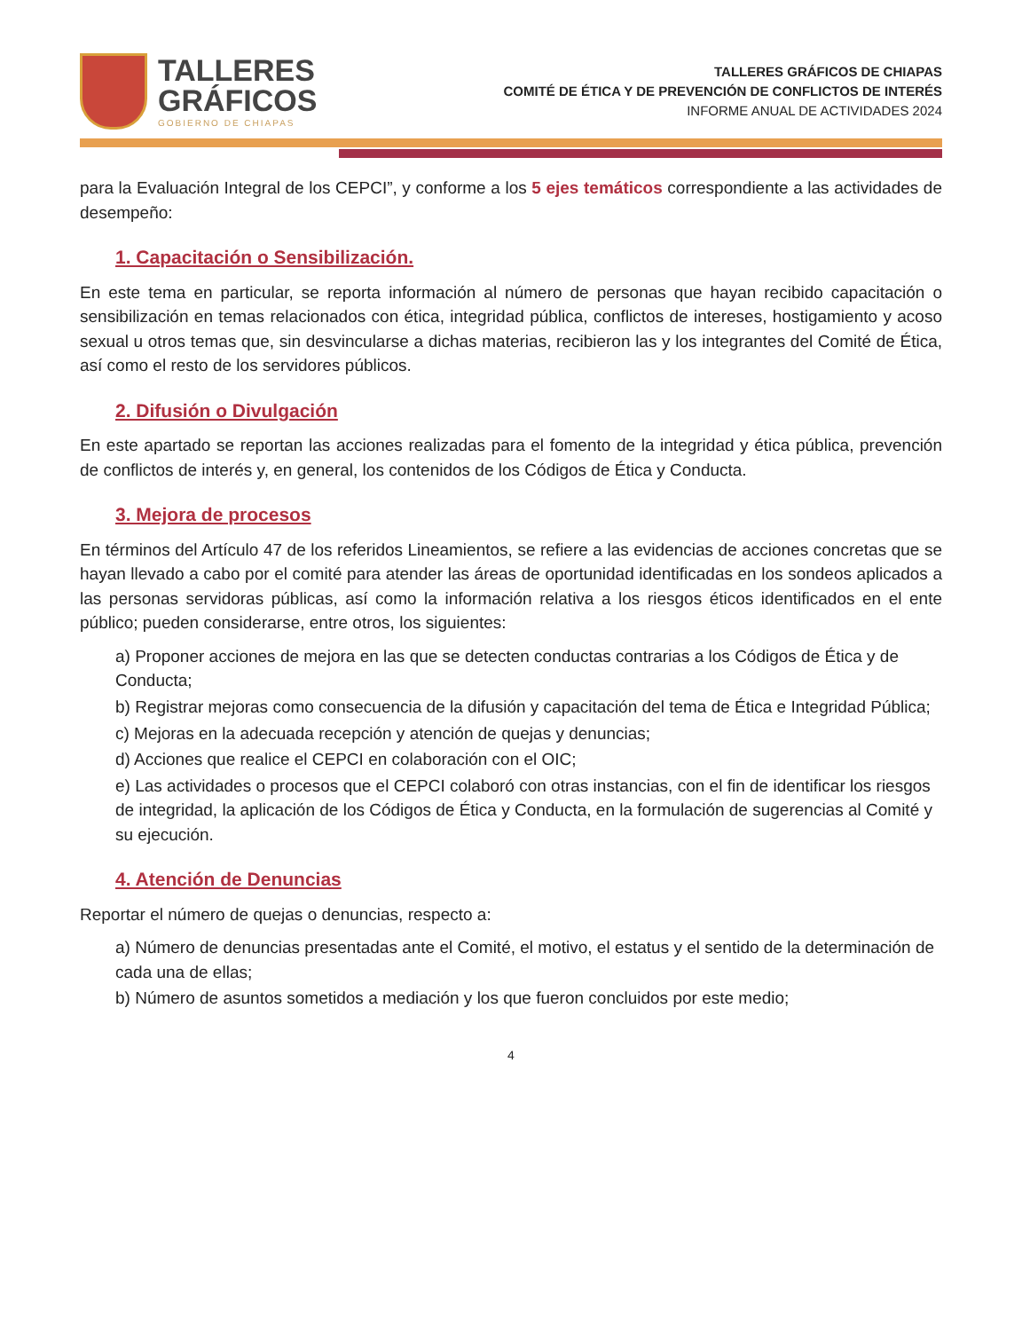TALLERES
GRÁFICOS
GOBIERNO DE CHIAPAS
TALLERES GRÁFICOS DE CHIAPAS
COMITÉ DE ÉTICA Y DE PREVENCIÓN DE CONFLICTOS DE INTERÉS
INFORME ANUAL DE ACTIVIDADES 2024
para la Evaluación Integral de los CEPCI”, y conforme a los 5 ejes temáticos correspondiente a las actividades de desempeño:
1. Capacitación o Sensibilización.
En este tema en particular, se reporta información al número de personas que hayan recibido capacitación o sensibilización en temas relacionados con ética, integridad pública, conflictos de intereses, hostigamiento y acoso sexual u otros temas que, sin desvincularse a dichas materias, recibieron las y los integrantes del Comité de Ética, así como el resto de los servidores públicos.
2. Difusión o Divulgación
En este apartado se reportan las acciones realizadas para el fomento de la integridad y ética pública, prevención de conflictos de interés y, en general, los contenidos de los Códigos de Ética y Conducta.
3. Mejora de procesos
En términos del Artículo 47 de los referidos Lineamientos, se refiere a las evidencias de acciones concretas que se hayan llevado a cabo por el comité para atender las áreas de oportunidad identificadas en los sondeos aplicados a las personas servidoras públicas, así como la información relativa a los riesgos éticos identificados en el ente público; pueden considerarse, entre otros, los siguientes:
a) Proponer acciones de mejora en las que se detecten conductas contrarias a los Códigos de Ética y de Conducta;
b) Registrar mejoras como consecuencia de la difusión y capacitación del tema de Ética e Integridad Pública;
c) Mejoras en la adecuada recepción y atención de quejas y denuncias;
d) Acciones que realice el CEPCI en colaboración con el OIC;
e) Las actividades o procesos que el CEPCI colaboró con otras instancias, con el fin de identificar los riesgos de integridad, la aplicación de los Códigos de Ética y Conducta, en la formulación de sugerencias al Comité y su ejecución.
4. Atención de Denuncias
Reportar el número de quejas o denuncias, respecto a:
a) Número de denuncias presentadas ante el Comité, el motivo, el estatus y el sentido de la determinación de cada una de ellas;
b) Número de asuntos sometidos a mediación y los que fueron concluidos por este medio;
4